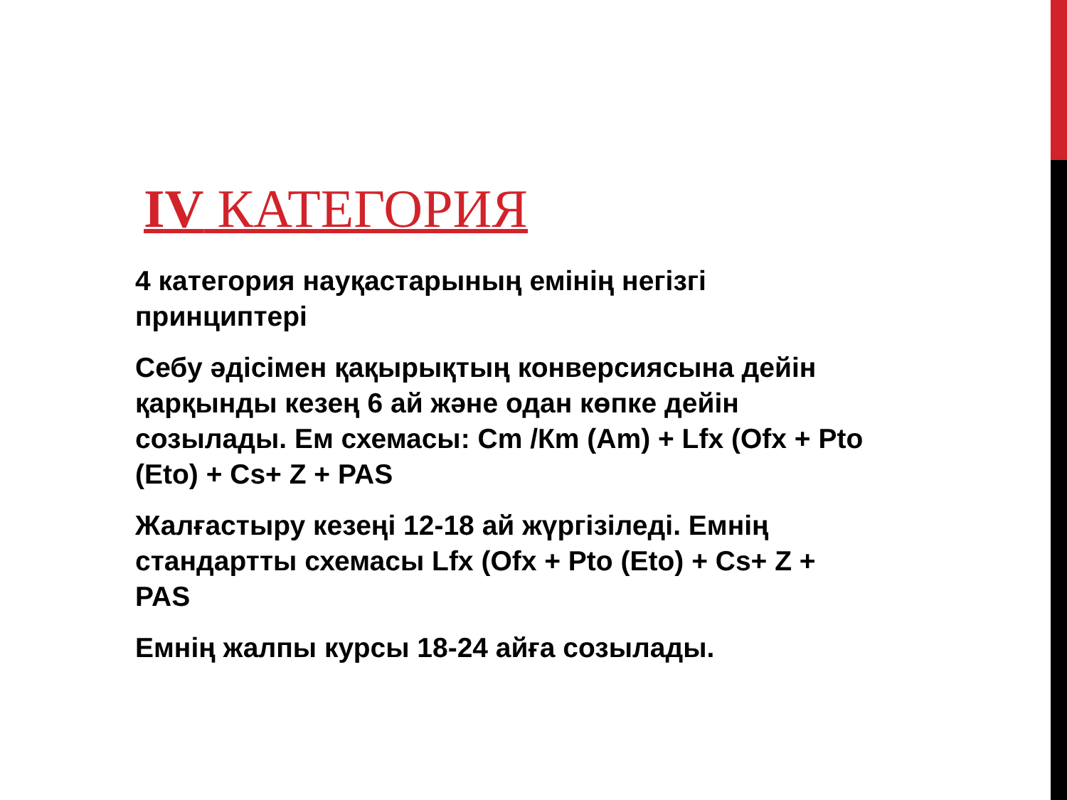IV КАТЕГОРИЯ
4 категория науқастарының емінің негізгі принциптері
Себу әдісімен қақырықтың конверсиясына дейін қарқынды кезең 6 ай және одан көпке дейін созылады. Ем схемасы: Cm /Кm (Am) + Lfx (Ofx + Pto (Eto) + Cs+ Z + PAS
Жалғастыру кезеңі 12-18 ай жүргізіледі. Емнің стандартты схемасы Lfx (Ofx + Pto (Eto) + Cs+ Z + PAS
Емнің жалпы курсы 18-24 айға созылады.